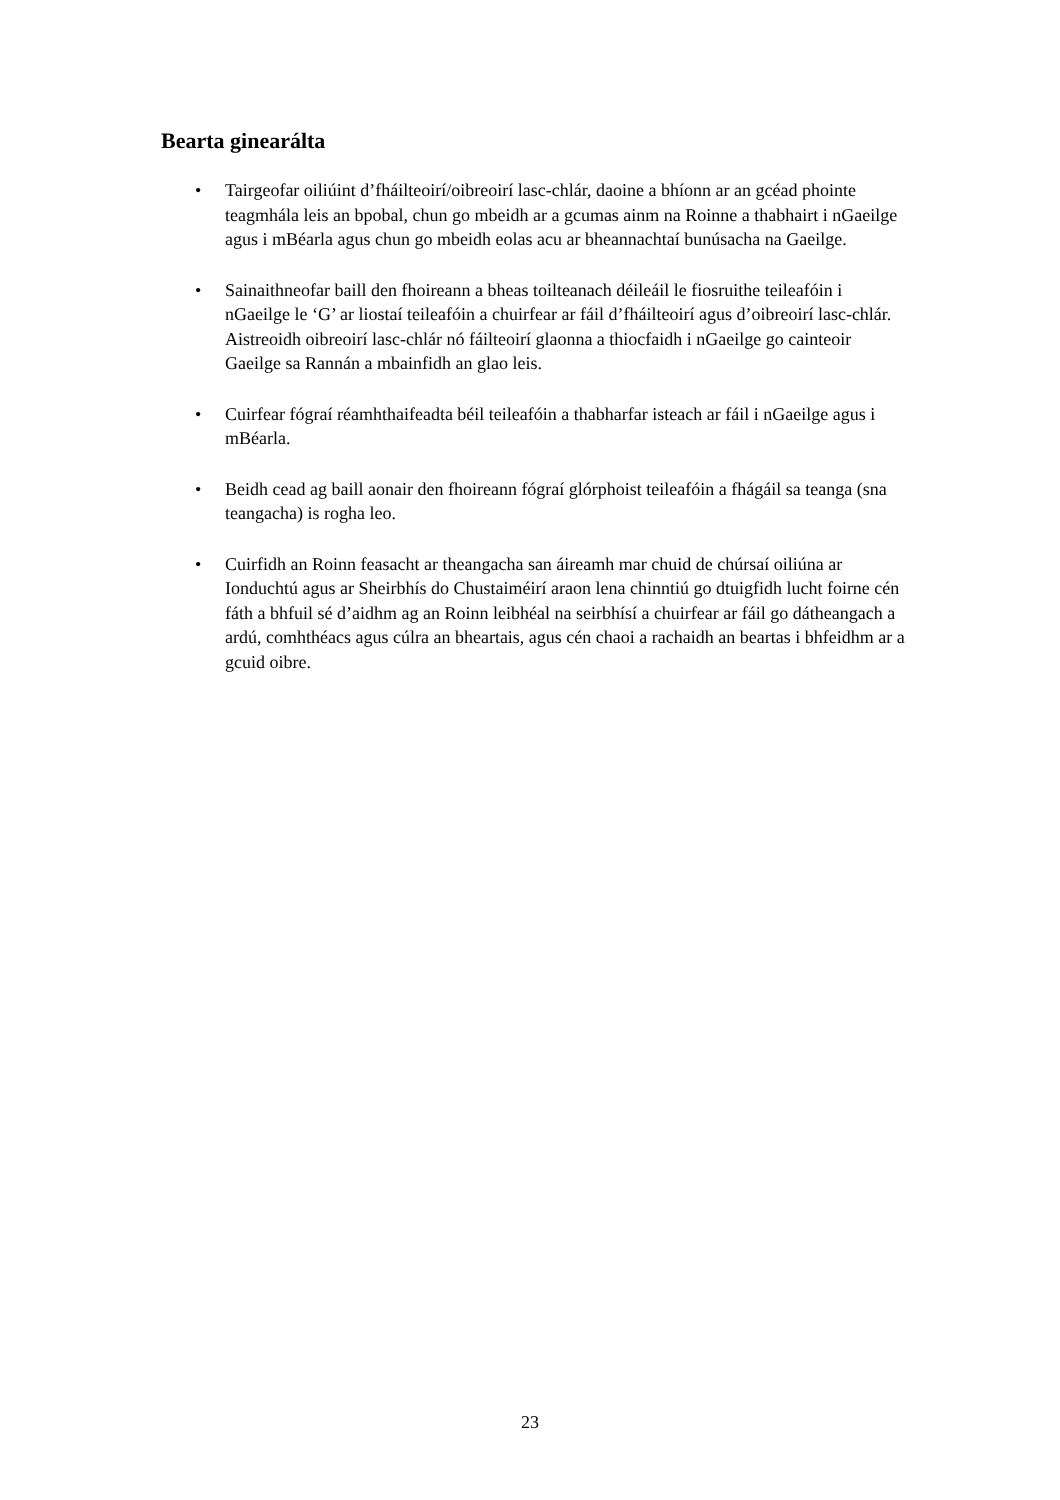Bearta ginearálta
• Tairgeofar oiliúint d’fháilteoirí/oibreoirí lasc-chlár, daoine a bhíonn ar an gcéad phointe teagmhála leis an bpobal, chun go mbeidh ar a gcumas ainm na Roinne a thabhairt i nGaeilge agus i mBéarla agus chun go mbeidh eolas acu ar bheannachtaí bunúsacha na Gaeilge.
• Sainaithneofar baill den fhoireann a bheas toilteanach déileáil le fiosruithe teileafóin i nGaeilge le ‘G’ ar liostaí teileafóin a chuirfear ar fáil d’fháilteoirí agus d’oibreoirí lasc-chlár. Aistreoidh oibreoirí lasc-chlár nó fáilteoirí glaonna a thiocfaidh i nGaeilge go cainteoir Gaeilge sa Rannán a mbainfidh an glao leis.
• Cuirfear fógraí réamhthaifeadta béil teileafóin a thabharfar isteach ar fáil i nGaeilge agus i mBéarla.
• Beidh cead ag baill aonair den fhoireann fógraí glórphoist teileafóin a fhágáil sa teanga (sna teangacha) is rogha leo.
• Cuirfidh an Roinn feasacht ar theangacha san áireamh mar chuid de chúrsaí oiliúna ar Ionduchtú agus ar Sheirbhís do Chustaiméirí araon lena chinntiú go dtuigfidh lucht foirne cén fáth a bhfuil sé d’aidhm ag an Roinn leibhéal na seirbhísí a chuirfear ar fáil go dátheangach a ardú, comhthéacs agus cúlra an bheartais, agus cén chaoi a rachaidh an beartas i bhfeidhm ar a gcuid oibre.
23